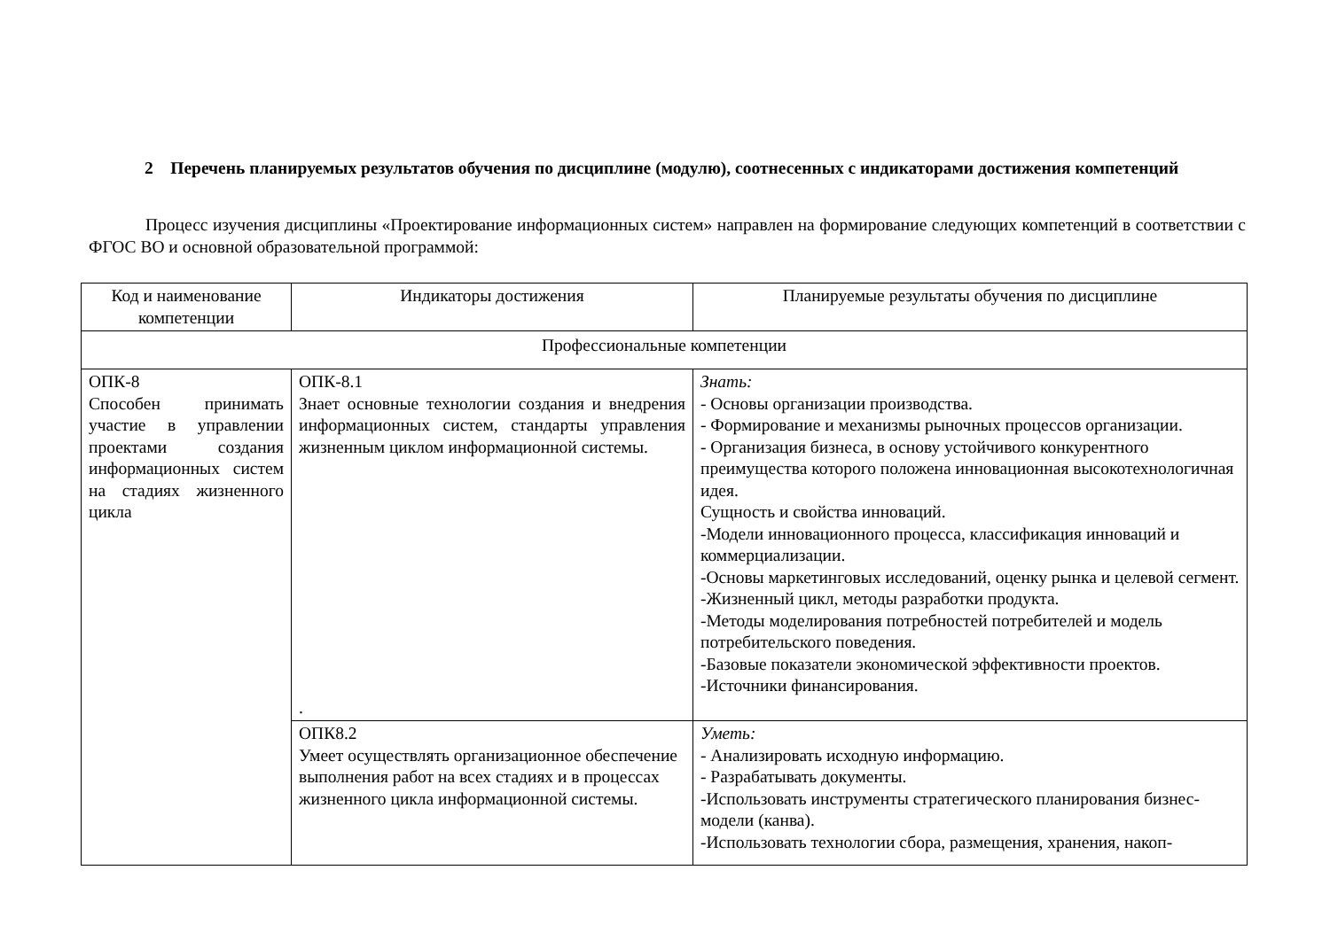2 Перечень планируемых результатов обучения по дисциплине (модулю), соотнесенных с индикаторами достижения компетенций
Процесс изучения дисциплины «Проектирование информационных систем» направлен на формирование следующих компетенций в соответствии с ФГОС ВО и основной образовательной программой:
| Код и наименование компетенции | Индикаторы достижения | Планируемые результаты обучения по дисциплине |
| Профессиональные компетенции | | |
| ОПК-8 Способен принимать участие в управлении проектами создания информационных систем на стадиях жизненного цикла | ОПК-8.1 Знает основные технологии создания и внедрения информационных систем, стандарты управления жизненным циклом информационной системы. . | Знать: - Основы организации производства. - Формирование и механизмы рыночных процессов организации. - Организация бизнеса, в основу устойчивого конкурентного преимущества которого положена инновационная высокотехнологичная идея. Сущность и свойства инноваций. -Модели инновационного процесса, классификация инноваций и коммерциализации. -Основы маркетинговых исследований, оценку рынка и целевой сегмент. -Жизненный цикл, методы разработки продукта. -Методы моделирования потребностей потребителей и модель потребительского поведения. -Базовые показатели экономической эффективности проектов. -Источники финансирования. |
| | ОПК8.2 Умеет осуществлять организационное обеспечение выполнения работ на всех стадиях и в процессах жизненного цикла информационной системы. | Уметь: - Анализировать исходную информацию. - Разрабатывать документы. -Использовать инструменты стратегического планирования бизнес-модели (канва). -Использовать технологии сбора, размещения, хранения, накоп- |